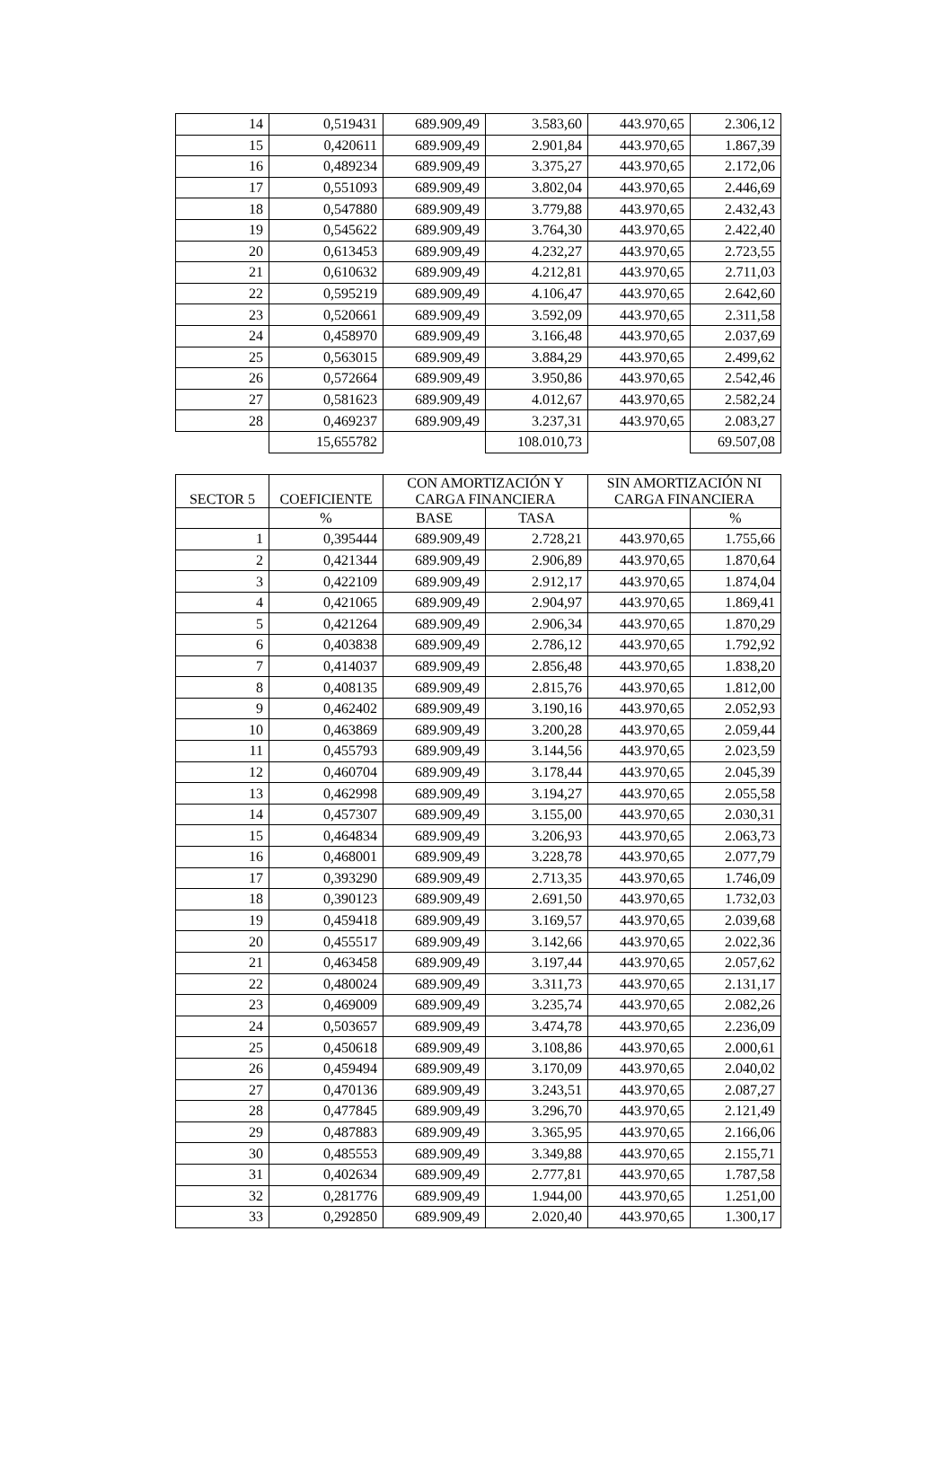| 14 | 0,519431 | 689.909,49 | 3.583,60 | 443.970,65 | 2.306,12 |
| 15 | 0,420611 | 689.909,49 | 2.901,84 | 443.970,65 | 1.867,39 |
| 16 | 0,489234 | 689.909,49 | 3.375,27 | 443.970,65 | 2.172,06 |
| 17 | 0,551093 | 689.909,49 | 3.802,04 | 443.970,65 | 2.446,69 |
| 18 | 0,547880 | 689.909,49 | 3.779,88 | 443.970,65 | 2.432,43 |
| 19 | 0,545622 | 689.909,49 | 3.764,30 | 443.970,65 | 2.422,40 |
| 20 | 0,613453 | 689.909,49 | 4.232,27 | 443.970,65 | 2.723,55 |
| 21 | 0,610632 | 689.909,49 | 4.212,81 | 443.970,65 | 2.711,03 |
| 22 | 0,595219 | 689.909,49 | 4.106,47 | 443.970,65 | 2.642,60 |
| 23 | 0,520661 | 689.909,49 | 3.592,09 | 443.970,65 | 2.311,58 |
| 24 | 0,458970 | 689.909,49 | 3.166,48 | 443.970,65 | 2.037,69 |
| 25 | 0,563015 | 689.909,49 | 3.884,29 | 443.970,65 | 2.499,62 |
| 26 | 0,572664 | 689.909,49 | 3.950,86 | 443.970,65 | 2.542,46 |
| 27 | 0,581623 | 689.909,49 | 4.012,67 | 443.970,65 | 2.582,24 |
| 28 | 0,469237 | 689.909,49 | 3.237,31 | 443.970,65 | 2.083,27 |
| | 15,655782 | | 108.010,73 | | 69.507,08 |
| SECTOR 5 | COEFICIENTE | CON AMORTIZACIÓN Y CARGA FINANCIERA | | SIN AMORTIZACIÓN NI CARGA FINANCIERA | |
| --- | --- | --- | --- | --- | --- |
| | % | BASE | TASA | | % |
| 1 | 0,395444 | 689.909,49 | 2.728,21 | 443.970,65 | 1.755,66 |
| 2 | 0,421344 | 689.909,49 | 2.906,89 | 443.970,65 | 1.870,64 |
| 3 | 0,422109 | 689.909,49 | 2.912,17 | 443.970,65 | 1.874,04 |
| 4 | 0,421065 | 689.909,49 | 2.904,97 | 443.970,65 | 1.869,41 |
| 5 | 0,421264 | 689.909,49 | 2.906,34 | 443.970,65 | 1.870,29 |
| 6 | 0,403838 | 689.909,49 | 2.786,12 | 443.970,65 | 1.792,92 |
| 7 | 0,414037 | 689.909,49 | 2.856,48 | 443.970,65 | 1.838,20 |
| 8 | 0,408135 | 689.909,49 | 2.815,76 | 443.970,65 | 1.812,00 |
| 9 | 0,462402 | 689.909,49 | 3.190,16 | 443.970,65 | 2.052,93 |
| 10 | 0,463869 | 689.909,49 | 3.200,28 | 443.970,65 | 2.059,44 |
| 11 | 0,455793 | 689.909,49 | 3.144,56 | 443.970,65 | 2.023,59 |
| 12 | 0,460704 | 689.909,49 | 3.178,44 | 443.970,65 | 2.045,39 |
| 13 | 0,462998 | 689.909,49 | 3.194,27 | 443.970,65 | 2.055,58 |
| 14 | 0,457307 | 689.909,49 | 3.155,00 | 443.970,65 | 2.030,31 |
| 15 | 0,464834 | 689.909,49 | 3.206,93 | 443.970,65 | 2.063,73 |
| 16 | 0,468001 | 689.909,49 | 3.228,78 | 443.970,65 | 2.077,79 |
| 17 | 0,393290 | 689.909,49 | 2.713,35 | 443.970,65 | 1.746,09 |
| 18 | 0,390123 | 689.909,49 | 2.691,50 | 443.970,65 | 1.732,03 |
| 19 | 0,459418 | 689.909,49 | 3.169,57 | 443.970,65 | 2.039,68 |
| 20 | 0,455517 | 689.909,49 | 3.142,66 | 443.970,65 | 2.022,36 |
| 21 | 0,463458 | 689.909,49 | 3.197,44 | 443.970,65 | 2.057,62 |
| 22 | 0,480024 | 689.909,49 | 3.311,73 | 443.970,65 | 2.131,17 |
| 23 | 0,469009 | 689.909,49 | 3.235,74 | 443.970,65 | 2.082,26 |
| 24 | 0,503657 | 689.909,49 | 3.474,78 | 443.970,65 | 2.236,09 |
| 25 | 0,450618 | 689.909,49 | 3.108,86 | 443.970,65 | 2.000,61 |
| 26 | 0,459494 | 689.909,49 | 3.170,09 | 443.970,65 | 2.040,02 |
| 27 | 0,470136 | 689.909,49 | 3.243,51 | 443.970,65 | 2.087,27 |
| 28 | 0,477845 | 689.909,49 | 3.296,70 | 443.970,65 | 2.121,49 |
| 29 | 0,487883 | 689.909,49 | 3.365,95 | 443.970,65 | 2.166,06 |
| 30 | 0,485553 | 689.909,49 | 3.349,88 | 443.970,65 | 2.155,71 |
| 31 | 0,402634 | 689.909,49 | 2.777,81 | 443.970,65 | 1.787,58 |
| 32 | 0,281776 | 689.909,49 | 1.944,00 | 443.970,65 | 1.251,00 |
| 33 | 0,292850 | 689.909,49 | 2.020,40 | 443.970,65 | 1.300,17 |